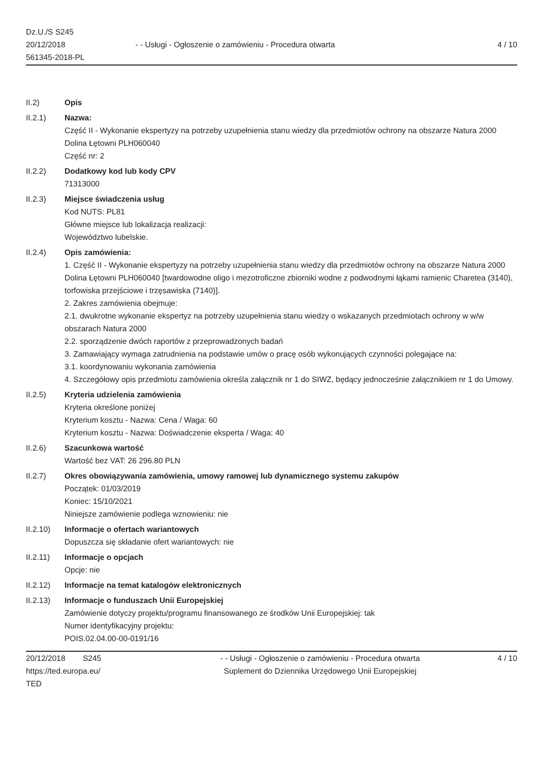Dz.U./S S245
20/12/2018
561345-2018-PL
- - Usługi - Ogłoszenie o zamówieniu - Procedura otwarta
4 / 10
II.2) Opis
II.2.1) Nazwa:
Część II - Wykonanie ekspertyzy na potrzeby uzupełnienia stanu wiedzy dla przedmiotów ochrony na obszarze Natura 2000 Dolina Łętowni PLH060040
Część nr: 2
II.2.2) Dodatkowy kod lub kody CPV
71313000
II.2.3) Miejsce świadczenia usług
Kod NUTS: PL81
Główne miejsce lub lokalizacja realizacji:
Województwo lubelskie.
II.2.4) Opis zamówienia:
1. Część II - Wykonanie ekspertyzy na potrzeby uzupełnienia stanu wiedzy dla przedmiotów ochrony na obszarze Natura 2000 Dolina Łętowni PLH060040 [twardowodne oligo i mezotroficzne zbiorniki wodne z podwodnymi łąkami ramienic Charetea (3140), torfowiska przejściowe i trzęsawiska (7140)].
2. Zakres zamówienia obejmuje:
2.1. dwukrotne wykonanie ekspertyz na potrzeby uzupełnienia stanu wiedzy o wskazanych przedmiotach ochrony w w/w obszarach Natura 2000
2.2. sporządzenie dwóch raportów z przeprowadzonych badań
3. Zamawiający wymaga zatrudnienia na podstawie umów o pracę osób wykonujących czynności polegające na:
3.1. koordynowaniu wykonania zamówienia
4. Szczegółowy opis przedmiotu zamówienia określa załącznik nr 1 do SIWZ, będący jednocześnie załącznikiem nr 1 do Umowy.
II.2.5) Kryteria udzielenia zamówienia
Kryteria określone poniżej
Kryterium kosztu - Nazwa: Cena / Waga: 60
Kryterium kosztu - Nazwa: Doświadczenie eksperta / Waga: 40
II.2.6) Szacunkowa wartość
Wartość bez VAT: 26 296.80 PLN
II.2.7) Okres obowiązywania zamówienia, umowy ramowej lub dynamicznego systemu zakupów
Początek: 01/03/2019
Koniec: 15/10/2021
Niniejsze zamówienie podlega wznowieniu: nie
II.2.10) Informacje o ofertach wariantowych
Dopuszcza się składanie ofert wariantowych: nie
II.2.11) Informacje o opcjach
Opcje: nie
II.2.12) Informacje na temat katalogów elektronicznych
II.2.13) Informacje o funduszach Unii Europejskiej
Zamówienie dotyczy projektu/programu finansowanego ze środków Unii Europejskiej: tak
Numer identyfikacyjny projektu:
POIS.02.04.00-00-0191/16
20/12/2018 S245
https://ted.europa.eu/
TED
- - Usługi - Ogłoszenie o zamówieniu - Procedura otwarta
Suplement do Dziennika Urzędowego Unii Europejskiej
4 / 10